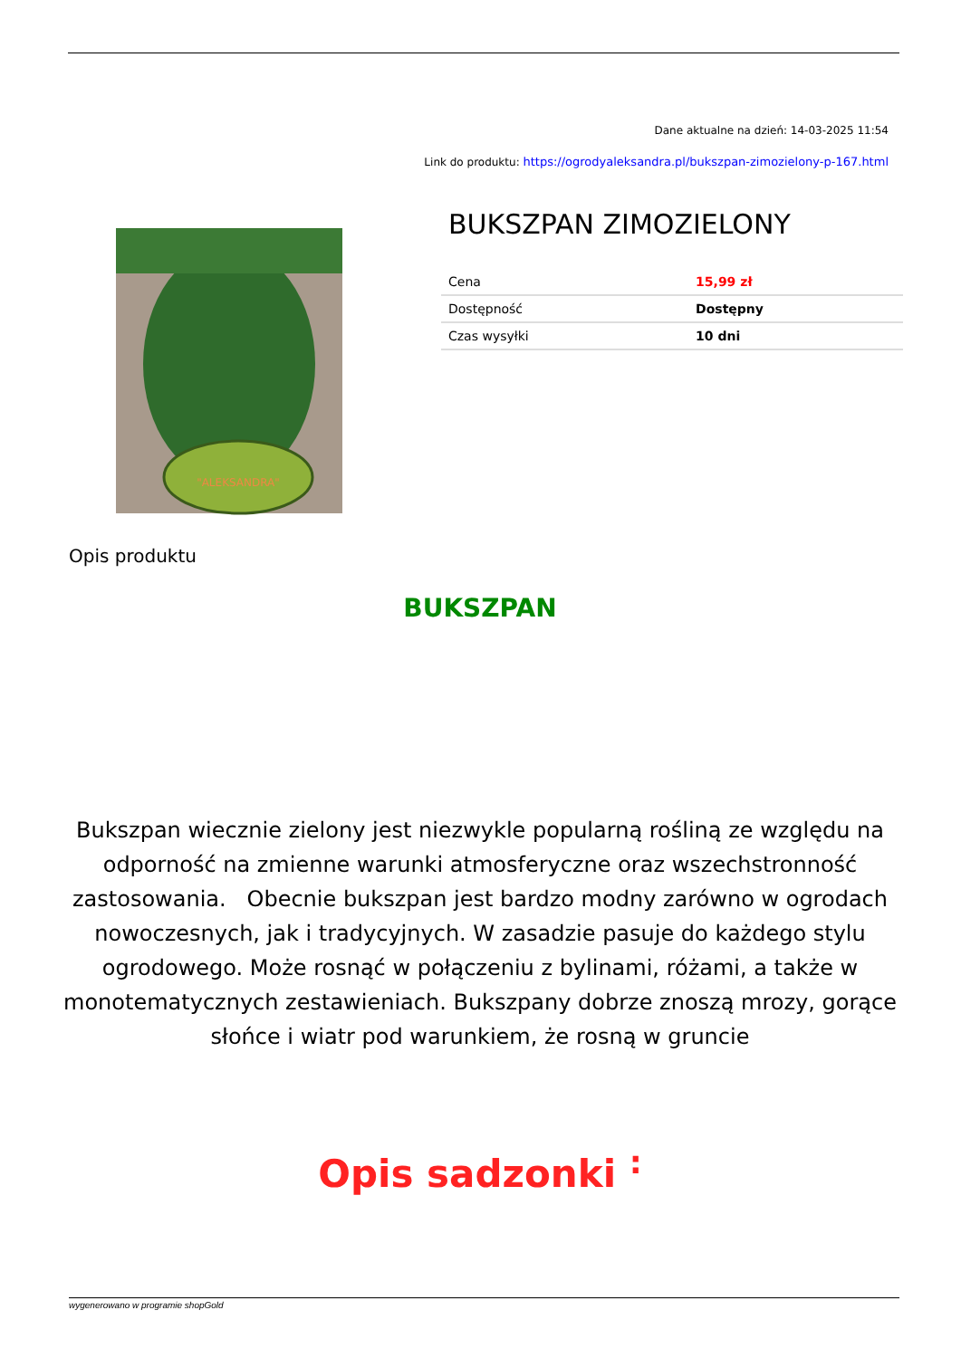Dane aktualne na dzień: 14-03-2025 11:54
Link do produktu: https://ogrodyaleksandra.pl/bukszpan-zimozielony-p-167.html
"ALEKSANDRA"
BUKSZPAN ZIMOZIELONY
| Cena | 15,99 zł |
| Dostępność | Dostępny |
| Czas wysyłki | 10 dni |
Opis produktu
BUKSZPAN
Bukszpan wiecznie zielony jest niezwykle popularną rośliną ze względu na odporność na zmienne warunki atmosferyczne oraz wszechstronność zastosowania. Obecnie bukszpan jest bardzo modny zarówno w ogrodach nowoczesnych, jak i tradycyjnych. W zasadzie pasuje do każdego stylu ogrodowego. Może rosnąć w połączeniu z bylinami, różami, a także w monotematycznych zestawieniach. Bukszpany dobrze znoszą mrozy, gorące słońce i wiatr pod warunkiem, że rosną w gruncie
Opis sadzonki <sup>:</sup>
wygenerowano w programie shopGold